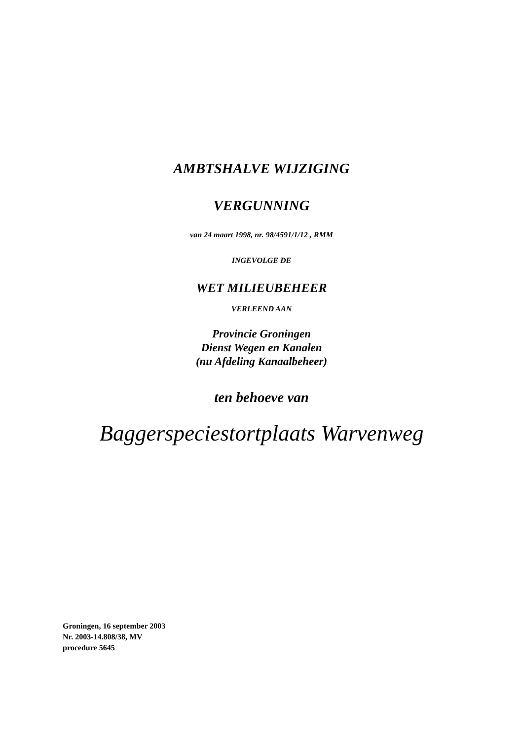AMBTSHALVE WIJZIGING
VERGUNNING
van 24 maart 1998, nr. 98/4591/1/12 , RMM
INGEVOLGE DE
WET MILIEUBEHEER
VERLEEND AAN
Provincie Groningen
Dienst Wegen en Kanalen
(nu Afdeling Kanaalbeheer)
ten behoeve van
Baggerspeciestortplaats Warvenweg
Groningen, 16 september 2003
Nr. 2003-14.808/38, MV
procedure 5645